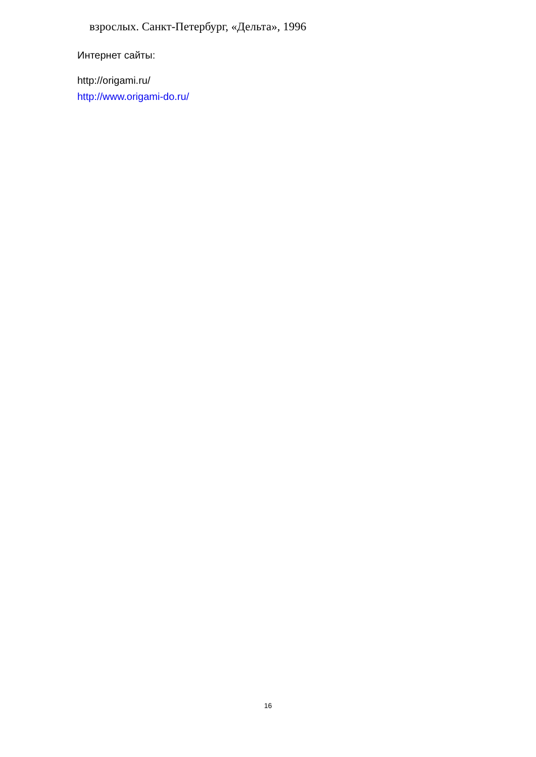взрослых. Санкт-Петербург, «Дельта», 1996
Интернет сайты:
http://origami.ru/
http://www.origami-do.ru/
16